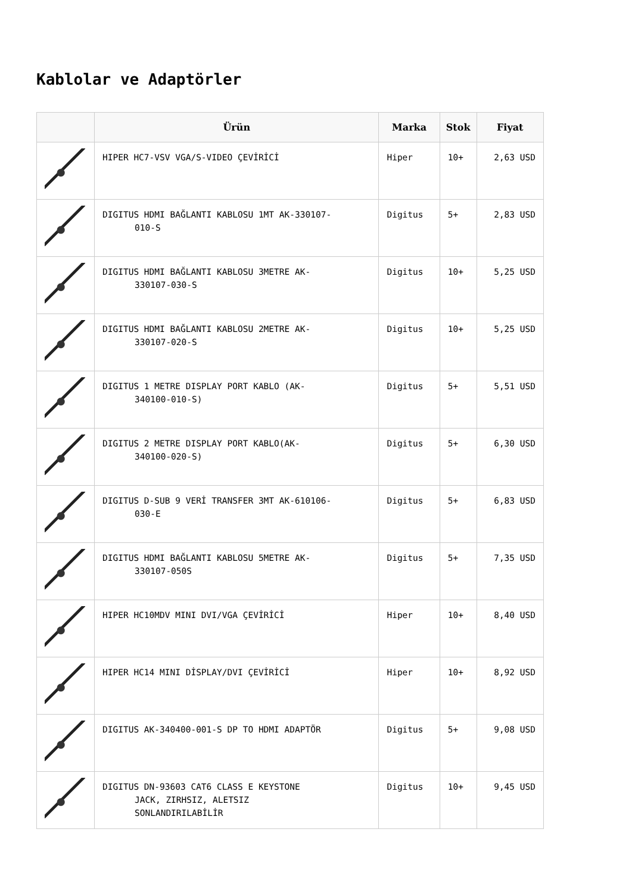Kablolar ve Adaptörler
| | Ürün | Marka | Stok | Fiyat |
| --- | --- | --- | --- | --- |
| | HIPER HC7-VSV VGA/S-VIDEO ÇEVİRİCİ | Hiper | 10+ | 2,63 USD |
| | DIGITUS HDMI BAĞLANTI KABLOSU 1MT AK-330107- 010-S | Digitus | 5+ | 2,83 USD |
| | DIGITUS HDMI BAĞLANTI KABLOSU 3METRE AK- 330107-030-S | Digitus | 10+ | 5,25 USD |
| | DIGITUS HDMI BAĞLANTI KABLOSU 2METRE AK- 330107-020-S | Digitus | 10+ | 5,25 USD |
| | DIGITUS 1 METRE DISPLAY PORT KABLO (AK- 340100-010-S) | Digitus | 5+ | 5,51 USD |
| | DIGITUS 2 METRE DISPLAY PORT KABLO(AK- 340100-020-S) | Digitus | 5+ | 6,30 USD |
| | DIGITUS D-SUB 9 VERİ TRANSFER 3MT AK-610106- 030-E | Digitus | 5+ | 6,83 USD |
| | DIGITUS HDMI BAĞLANTI KABLOSU 5METRE AK- 330107-050S | Digitus | 5+ | 7,35 USD |
| | HIPER HC10MDV MINI DVI/VGA ÇEVİRİCİ | Hiper | 10+ | 8,40 USD |
| | HIPER HC14 MINI DİSPLAY/DVI ÇEVİRİCİ | Hiper | 10+ | 8,92 USD |
| | DIGITUS AK-340400-001-S DP TO HDMI ADAPTÖR | Digitus | 5+ | 9,08 USD |
| | DIGITUS DN-93603 CAT6 CLASS E KEYSTONE JACK, ZIRHSIZ, ALETSIZ SONLANDIRILABİLİR | Digitus | 10+ | 9,45 USD |